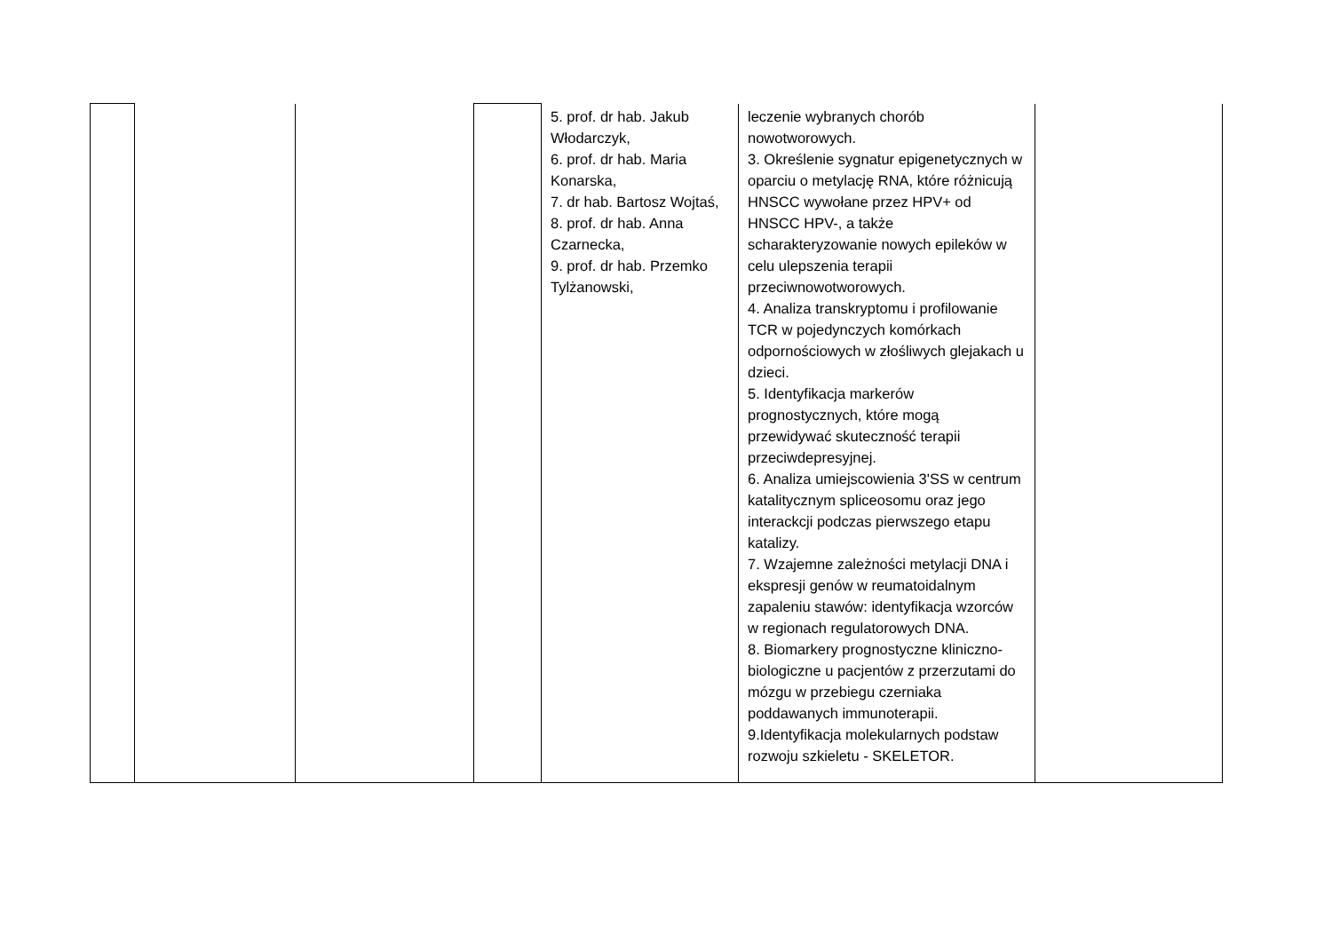| | | | | 5. prof. dr hab. Jakub Włodarczyk, 6. prof. dr hab. Maria Konarska, 7. dr hab. Bartosz Wojtaś, 8. prof. dr hab. Anna Czarnecka, 9. prof. dr hab. Przemko Tylżanowski, | leczenie wybranych chorób nowotworowych. 3. Określenie sygnatur epigenetycznych w oparciu o metylację RNA, które różnicują HNSCC wywołane przez HPV+ od HNSCC HPV-, a także scharakteryzowanie nowych epileków w celu ulepszenia terapii przeciwnowotworowych. 4. Analiza transkryptomu i profilowanie TCR w pojedynczych komórkach odpornościowych w złośliwych glejakach u dzieci. 5. Identyfikacja markerów prognostycznych, które mogą przewidywać skuteczność terapii przeciwdepresyjnej. 6. Analiza umiejscowienia 3'SS w centrum katalitycznym spliceosomu oraz jego interackcji podczas pierwszego etapu katalizy. 7. Wzajemne zależności metylacji DNA i ekspresji genów w reumatoidalnym zapaleniu stawów: identyfikacja wzorców w regionach regulatorowych DNA. 8. Biomarkery prognostyczne kliniczno-biologiczne u pacjentów z przerzutami do mózgu w przebiegu czerniaka poddawanych immunoterapii. 9.Identyfikacja molekularnych podstaw rozwoju szkieletu - SKELETOR. | |